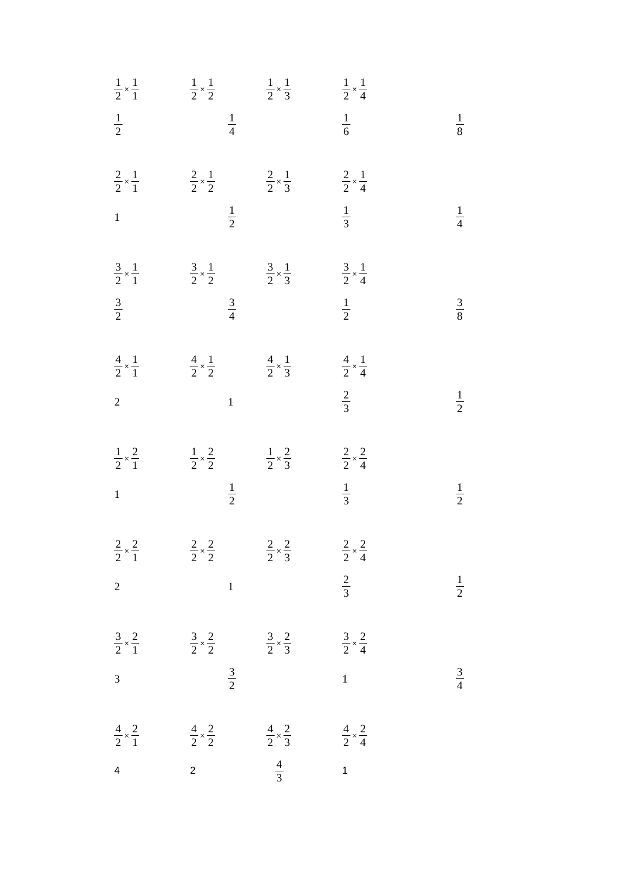1 2 × 1 1 1 2 × 1 2 1 2 × 1 3 1 2 × 1 4
1 2 1 4 1 6 1 8
2 2 × 1 1 2 2 × 1 2 2 2 × 1 3 2 2 × 1 4
1
1 2 1 3 1 4
3 2 × 1 1 3 2 × 1 2 3 2 × 1 3 3 2 × 1 4
3 2 3 4 1 2 3 8
4 2 × 1 1 4 2 × 1 2 4 2 × 1 3 4 2 × 1 4
2 1
2 3 1 2
1 2 × 2 1 1 2 × 2 2 1 2 × 2 3 2 2 × 2 4
1
1 2 1 3 1 2
2 2 × 2 1 2 2 × 2 2 2 2 × 2 3 2 2 × 2 4
2 1
2 3 1 2
3 2 × 2 1 3 2 × 2 2 3 2 × 2 3 3 2 × 2 4
3
3 2
1
3 4
4 2 × 2 1 4 2 × 2 2 4 2 × 2 3 4 2 × 2 4
4 2 4 3 1